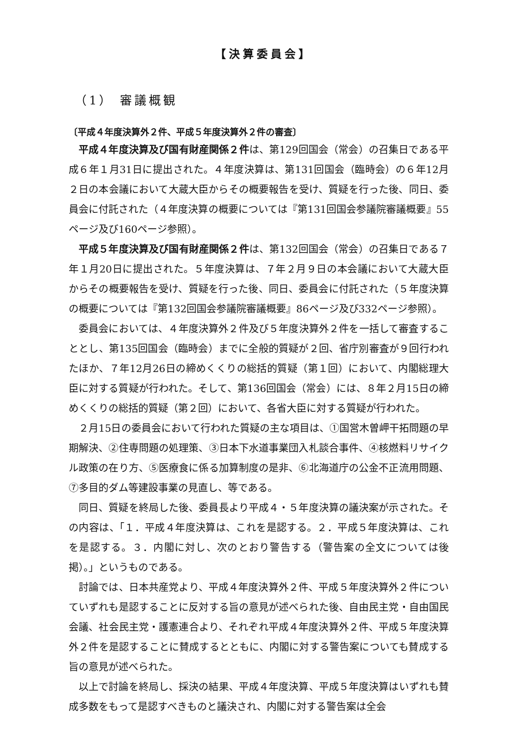【決算委員会】
（1） 審議概観
〔平成４年度決算外２件、平成５年度決算外２件の審査〕
平成４年度決算及び国有財産関係２件は、第129回国会（常会）の召集日である平成６年１月31日に提出された。４年度決算は、第131回国会（臨時会）の６年12月２日の本会議において大蔵大臣からその概要報告を受け、質疑を行った後、同日、委員会に付託された（４年度決算の概要については『第131回国会参議院審議概要』55ページ及び160ページ参照）。
平成５年度決算及び国有財産関係２件は、第132回国会（常会）の召集日である７年１月20日に提出された。５年度決算は、７年２月９日の本会議において大蔵大臣からその概要報告を受け、質疑を行った後、同日、委員会に付託された（５年度決算の概要については『第132回国会参議院審議概要』86ページ及び332ページ参照）。
委員会においては、４年度決算外２件及び５年度決算外２件を一括して審査することとし、第135回国会（臨時会）までに全般的質疑が２回、省庁別審査が９回行われたほか、７年12月26日の締めくくりの総括的質疑（第１回）において、内閣総理大臣に対する質疑が行われた。そして、第136回国会（常会）には、８年２月15日の締めくくりの総括的質疑（第２回）において、各省大臣に対する質疑が行われた。
２月15日の委員会において行われた質疑の主な項目は、①国営木曽岬干拓問題の早期解決、②住専問題の処理策、③日本下水道事業団入札談合事件、④核燃料リサイクル政策の在り方、⑤医療食に係る加算制度の是非、⑥北海道庁の公金不正流用問題、⑦多目的ダム等建設事業の見直し、等である。
同日、質疑を終局した後、委員長より平成４・５年度決算の議決案が示された。その内容は、「１．平成４年度決算は、これを是認する。２．平成５年度決算は、これを是認する。３．内閣に対し、次のとおり警告する（警告案の全文については後掲）。」というものである。
討論では、日本共産党より、平成４年度決算外２件、平成５年度決算外２件についていずれも是認することに反対する旨の意見が述べられた後、自由民主党・自由国民会議、社会民主党・護憲連合より、それぞれ平成４年度決算外２件、平成５年度決算外２件を是認することに賛成するとともに、内閣に対する警告案についても賛成する旨の意見が述べられた。
以上で討論を終局し、採決の結果、平成４年度決算、平成５年度決算はいずれも賛成多数をもって是認すべきものと議決され、内閣に対する警告案は全会